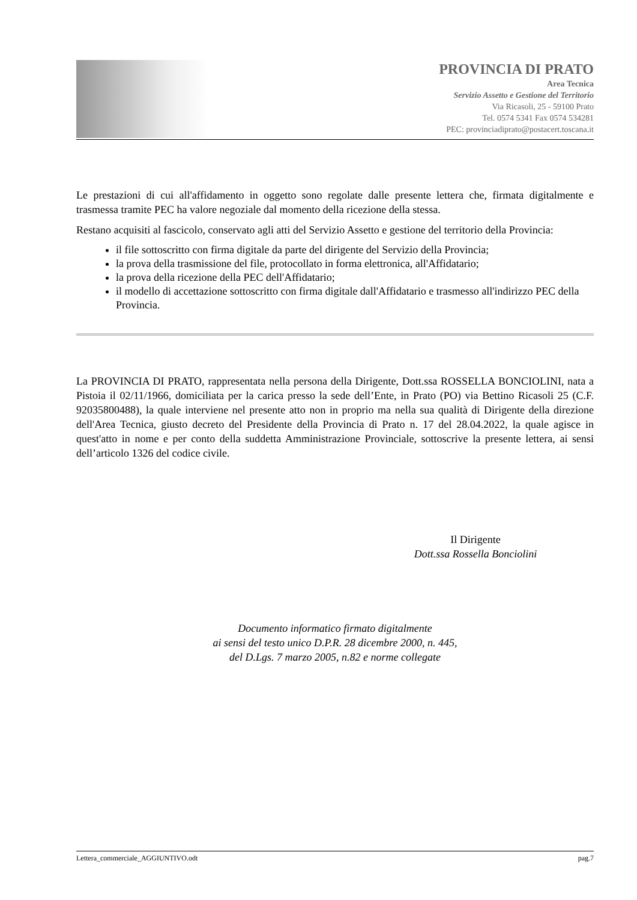PROVINCIA DI PRATO
Area Tecnica
Servizio Assetto e Gestione del Territorio
Via Ricasoli, 25 - 59100 Prato
Tel. 0574 5341 Fax 0574 534281
PEC: provinciadiprato@postacert.toscana.it
Le prestazioni di cui all'affidamento in oggetto sono regolate dalle presente lettera che, firmata digitalmente e trasmessa tramite PEC ha valore negoziale dal momento della ricezione della stessa.
Restano acquisiti al fascicolo, conservato agli atti del Servizio Assetto e gestione del territorio della Provincia:
il file sottoscritto con firma digitale da parte del dirigente del Servizio della Provincia;
la prova della trasmissione del file, protocollato in forma elettronica, all'Affidatario;
la prova della ricezione della PEC dell'Affidatario;
il modello di accettazione sottoscritto con firma digitale dall'Affidatario e trasmesso all'indirizzo PEC della Provincia.
La PROVINCIA DI PRATO, rappresentata nella persona della Dirigente, Dott.ssa ROSSELLA BONCIOLINI, nata a Pistoia il 02/11/1966, domiciliata per la carica presso la sede dell’Ente, in Prato (PO) via Bettino Ricasoli 25 (C.F. 92035800488), la quale interviene nel presente atto non in proprio ma nella sua qualità di Dirigente della direzione dell'Area Tecnica, giusto decreto del Presidente della Provincia di Prato n. 17 del 28.04.2022, la quale agisce in quest'atto in nome e per conto della suddetta Amministrazione Provinciale, sottoscrive la presente lettera, ai sensi dell’articolo 1326 del codice civile.
Il Dirigente
Dott.ssa Rossella Bonciolini
Documento informatico firmato digitalmente
ai sensi del testo unico D.P.R. 28 dicembre 2000, n. 445,
del D.Lgs. 7 marzo 2005, n.82 e norme collegate
Lettera_commerciale_AGGIUNTIVO.odt pag.7